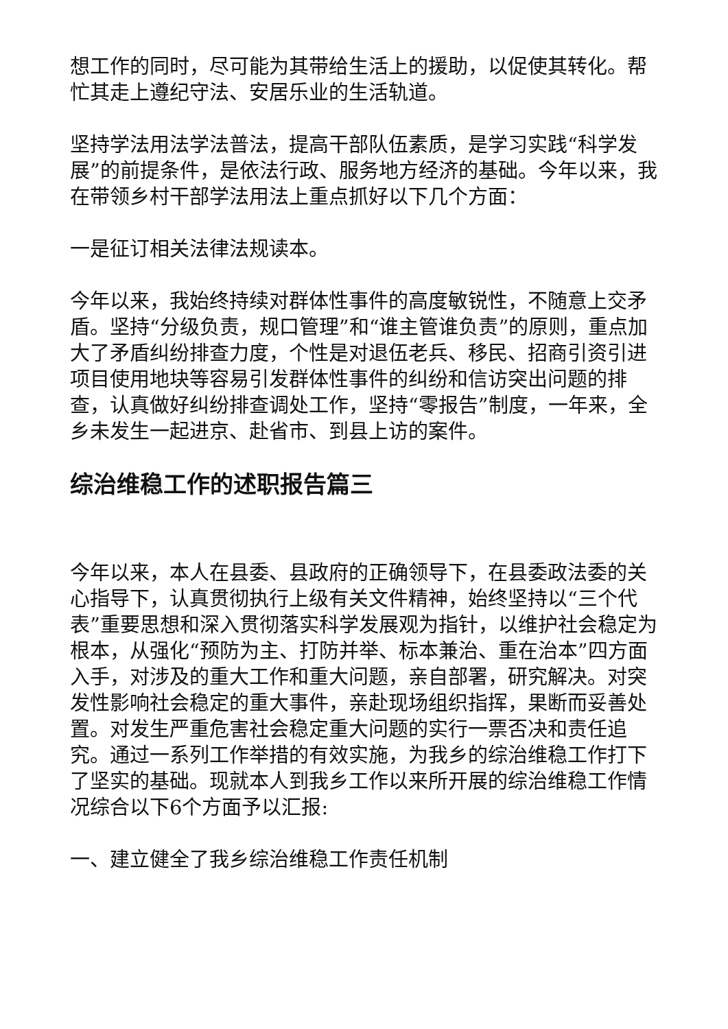想工作的同时，尽可能为其带给生活上的援助，以促使其转化。帮忙其走上遵纪守法、安居乐业的生活轨道。
坚持学法用法学法普法，提高干部队伍素质，是学习实践“科学发展”的前提条件，是依法行政、服务地方经济的基础。今年以来，我在带领乡村干部学法用法上重点抓好以下几个方面：
一是征订相关法律法规读本。
今年以来，我始终持续对群体性事件的高度敏锐性，不随意上交矛盾。坚持“分级负责，规口管理”和“谁主管谁负责”的原则，重点加大了矛盾纠纷排查力度，个性是对退伍老兵、移民、招商引资引进项目使用地块等容易引发群体性事件的纠纷和信访突出问题的排查，认真做好纠纷排查调处工作，坚持“零报告”制度，一年来，全乡未发生一起进京、赴省市、到县上访的案件。
综治维稳工作的述职报告篇三
今年以来，本人在县委、县政府的正确领导下，在县委政法委的关心指导下，认真贯彻执行上级有关文件精神，始终坚持以“三个代表”重要思想和深入贯彻落实科学发展观为指针，以维护社会稳定为根本，从强化“预防为主、打防并举、标本兼治、重在治本”四方面入手，对涉及的重大工作和重大问题，亲自部署，研究解决。对突发性影响社会稳定的重大事件，亲赴现场组织指挥，果断而妥善处置。对发生严重危害社会稳定重大问题的实行一票否决和责任追究。通过一系列工作举措的有效实施，为我乡的综治维稳工作打下了坚实的基础。现就本人到我乡工作以来所开展的综治维稳工作情况综合以下6个方面予以汇报:
一、建立健全了我乡综治维稳工作责任机制